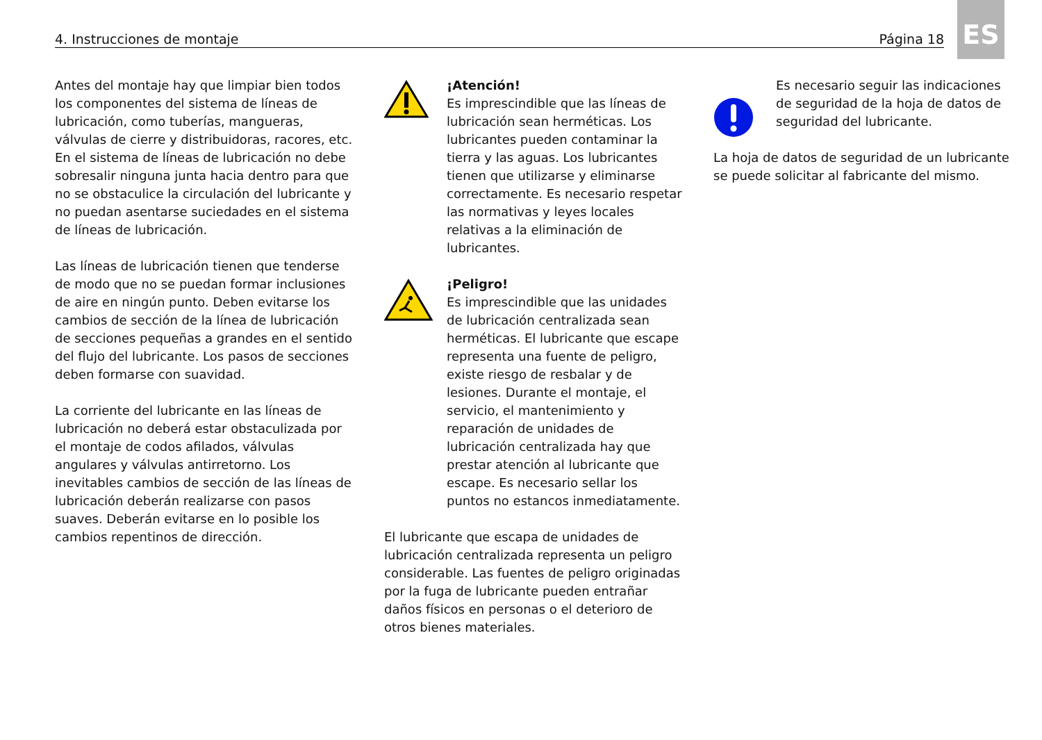4. Instrucciones de montaje Página 18
ES
Antes del montaje hay que limpiar bien todos los componentes del sistema de líneas de lubricación, como tuberías, mangueras, válvulas de cierre y distribuidoras, racores, etc. En el sistema de líneas de lubricación no debe sobresalir ninguna junta hacia dentro para que no se obstaculice la circulación del lubricante y no puedan asentarse suciedades en el sistema de líneas de lubricación.
Las líneas de lubricación tienen que tenderse de modo que no se puedan formar inclusiones de aire en ningún punto. Deben evitarse los cambios de sección de la línea de lubricación de secciones pequeñas a grandes en el sentido del flujo del lubricante. Los pasos de secciones deben formarse con suavidad.
La corriente del lubricante en las líneas de lubricación no deberá estar obstaculizada por el montaje de codos afilados, válvulas angulares y válvulas antirretorno. Los inevitables cambios de sección de las líneas de lubricación deberán realizarse con pasos suaves. Deberán evitarse en lo posible los cambios repentinos de dirección.
¡Atención!
Es imprescindible que las líneas de lubricación sean herméticas. Los lubricantes pueden contaminar la tierra y las aguas. Los lubricantes tienen que utilizarse y eliminarse correctamente. Es necesario respetar las normativas y leyes locales relativas a la eliminación de lubricantes.
¡Peligro!
Es imprescindible que las unidades de lubricación centralizada sean herméticas. El lubricante que escape representa una fuente de peligro, existe riesgo de resbalar y de lesiones. Durante el montaje, el servicio, el mantenimiento y reparación de unidades de lubricación centralizada hay que prestar atención al lubricante que escape. Es necesario sellar los puntos no estancos inmediatamente.
El lubricante que escapa de unidades de lubricación centralizada representa un peligro considerable. Las fuentes de peligro originadas por la fuga de lubricante pueden entrañar daños físicos en personas o el deterioro de otros bienes materiales.
Es necesario seguir las indicaciones de seguridad de la hoja de datos de seguridad del lubricante.
La hoja de datos de seguridad de un lubricante se puede solicitar al fabricante del mismo.